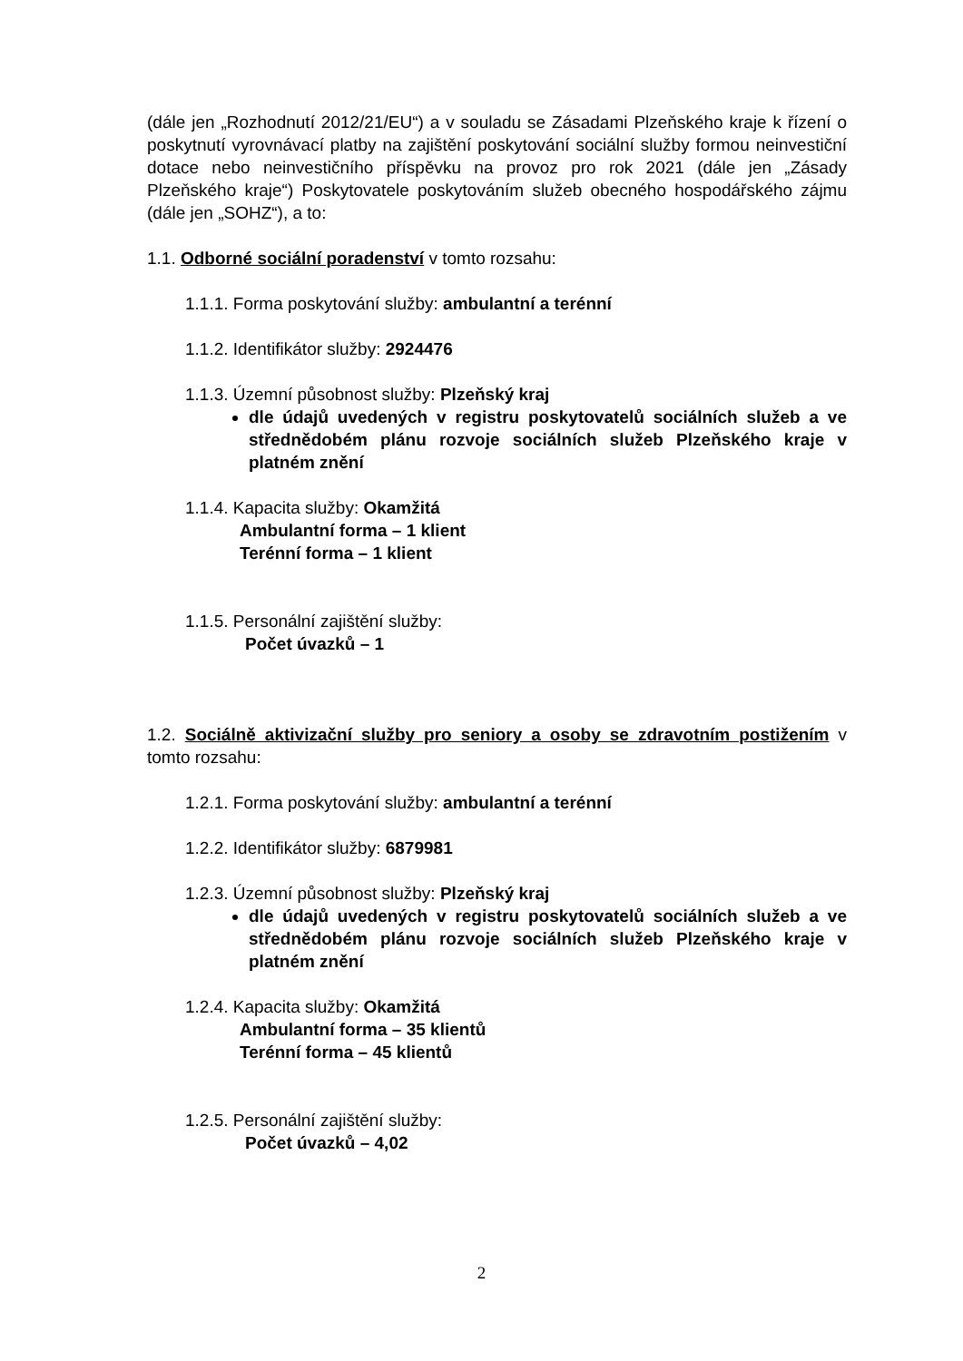(dále jen „Rozhodnutí 2012/21/EU“) a v souladu se Zásadami Plzeňského kraje k řízení o poskytnutí vyrovnávací platby na zajištění poskytování sociální služby formou neinvestiční dotace nebo neinvestičního příspěvku na provoz pro rok 2021 (dále jen „Zásady Plzeňského kraje“) Poskytovatele poskytováním služeb obecného hospodářského zájmu (dále jen „SOHZ“), a to:
1.1. Odborné sociální poradenství v tomto rozsahu:
1.1.1. Forma poskytování služby: ambulantní a terénní
1.1.2. Identifikátor služby: 2924476
1.1.3. Územní působnost služby: Plzeňský kraj
dle údajů uvedených v registru poskytovatelů sociálních služeb a ve střednědobém plánu rozvoje sociálních služeb Plzeňského kraje v platném znění
1.1.4. Kapacita služby: Okamžitá
Ambulantní forma – 1 klient
Terénní forma – 1 klient
1.1.5. Personální zajištění služby:
Počet úvazků – 1
1.2. Sociálně aktivizační služby pro seniory a osoby se zdravotním postižením v tomto rozsahu:
1.2.1. Forma poskytování služby: ambulantní a terénní
1.2.2. Identifikátor služby: 6879981
1.2.3. Územní působnost služby: Plzeňský kraj
dle údajů uvedených v registru poskytovatelů sociálních služeb a ve střednědobém plánu rozvoje sociálních služeb Plzeňského kraje v platném znění
1.2.4. Kapacita služby: Okamžitá
Ambulantní forma – 35 klientů
Terénní forma – 45 klientů
1.2.5. Personální zajištění služby:
Počet úvazků – 4,02
2